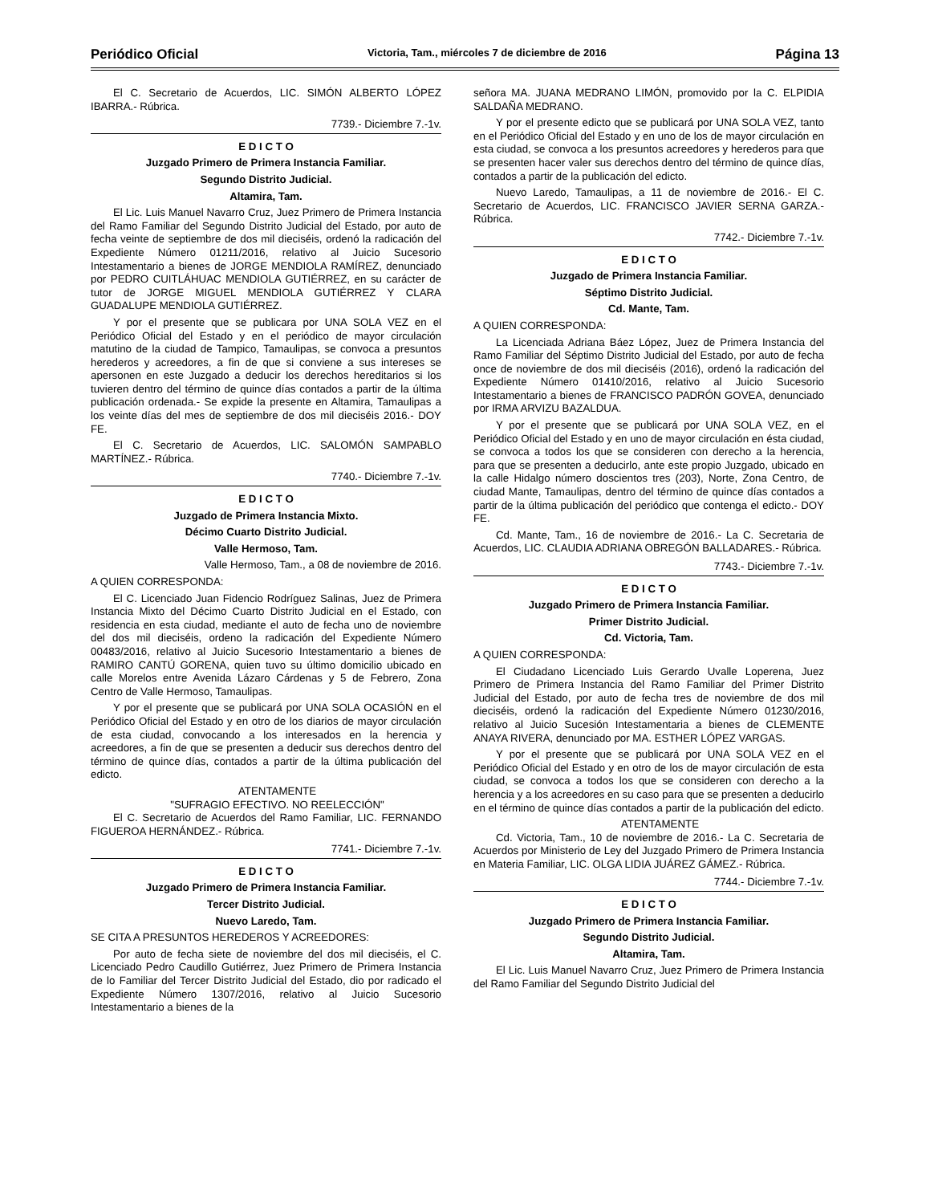Periódico Oficial Victoria, Tam., miércoles 7 de diciembre de 2016 Página 13
El C. Secretario de Acuerdos, LIC. SIMÓN ALBERTO LÓPEZ IBARRA.- Rúbrica.
7739.- Diciembre 7.-1v.
E D I C T O
Juzgado Primero de Primera Instancia Familiar.
Segundo Distrito Judicial.
Altamira, Tam.
El Lic. Luis Manuel Navarro Cruz, Juez Primero de Primera Instancia del Ramo Familiar del Segundo Distrito Judicial del Estado, por auto de fecha veinte de septiembre de dos mil dieciséis, ordenó la radicación del Expediente Número 01211/2016, relativo al Juicio Sucesorio Intestamentario a bienes de JORGE MENDIOLA RAMÍREZ, denunciado por PEDRO CUITLÁHUAC MENDIOLA GUTIÉRREZ, en su carácter de tutor de JORGE MIGUEL MENDIOLA GUTIÉRREZ Y CLARA GUADALUPE MENDIOLA GUTIÉRREZ.
Y por el presente que se publicara por UNA SOLA VEZ en el Periódico Oficial del Estado y en el periódico de mayor circulación matutino de la ciudad de Tampico, Tamaulipas, se convoca a presuntos herederos y acreedores, a fin de que si conviene a sus intereses se apersonen en este Juzgado a deducir los derechos hereditarios si los tuvieren dentro del término de quince días contados a partir de la última publicación ordenada.- Se expide la presente en Altamira, Tamaulipas a los veinte días del mes de septiembre de dos mil dieciséis 2016.- DOY FE.
El C. Secretario de Acuerdos, LIC. SALOMÓN SAMPABLO MARTÍNEZ.- Rúbrica.
7740.- Diciembre 7.-1v.
E D I C T O
Juzgado de Primera Instancia Mixto.
Décimo Cuarto Distrito Judicial.
Valle Hermoso, Tam.
Valle Hermoso, Tam., a 08 de noviembre de 2016.
A QUIEN CORRESPONDA:
El C. Licenciado Juan Fidencio Rodríguez Salinas, Juez de Primera Instancia Mixto del Décimo Cuarto Distrito Judicial en el Estado, con residencia en esta ciudad, mediante el auto de fecha uno de noviembre del dos mil dieciséis, ordeno la radicación del Expediente Número 00483/2016, relativo al Juicio Sucesorio Intestamentario a bienes de RAMIRO CANTÚ GORENA, quien tuvo su último domicilio ubicado en calle Morelos entre Avenida Lázaro Cárdenas y 5 de Febrero, Zona Centro de Valle Hermoso, Tamaulipas.
Y por el presente que se publicará por UNA SOLA OCASIÓN en el Periódico Oficial del Estado y en otro de los diarios de mayor circulación de esta ciudad, convocando a los interesados en la herencia y acreedores, a fin de que se presenten a deducir sus derechos dentro del término de quince días, contados a partir de la última publicación del edicto.
ATENTAMENTE
"SUFRAGIO EFECTIVO. NO REELECCIÓN"
El C. Secretario de Acuerdos del Ramo Familiar, LIC. FERNANDO FIGUEROA HERNÁNDEZ.- Rúbrica.
7741.- Diciembre 7.-1v.
E D I C T O
Juzgado Primero de Primera Instancia Familiar.
Tercer Distrito Judicial.
Nuevo Laredo, Tam.
SE CITA A PRESUNTOS HEREDEROS Y ACREEDORES:
Por auto de fecha siete de noviembre del dos mil dieciséis, el C. Licenciado Pedro Caudillo Gutiérrez, Juez Primero de Primera Instancia de lo Familiar del Tercer Distrito Judicial del Estado, dio por radicado el Expediente Número 1307/2016, relativo al Juicio Sucesorio Intestamentario a bienes de la
señora MA. JUANA MEDRANO LIMÓN, promovido por la C. ELPIDIA SALDAÑA MEDRANO.
Y por el presente edicto que se publicará por UNA SOLA VEZ, tanto en el Periódico Oficial del Estado y en uno de los de mayor circulación en esta ciudad, se convoca a los presuntos acreedores y herederos para que se presenten hacer valer sus derechos dentro del término de quince días, contados a partir de la publicación del edicto.
Nuevo Laredo, Tamaulipas, a 11 de noviembre de 2016.- El C. Secretario de Acuerdos, LIC. FRANCISCO JAVIER SERNA GARZA.- Rúbrica.
7742.- Diciembre 7.-1v.
E D I C T O
Juzgado de Primera Instancia Familiar.
Séptimo Distrito Judicial.
Cd. Mante, Tam.
A QUIEN CORRESPONDA:
La Licenciada Adriana Báez López, Juez de Primera Instancia del Ramo Familiar del Séptimo Distrito Judicial del Estado, por auto de fecha once de noviembre de dos mil dieciséis (2016), ordenó la radicación del Expediente Número 01410/2016, relativo al Juicio Sucesorio Intestamentario a bienes de FRANCISCO PADRÓN GOVEA, denunciado por IRMA ARVIZU BAZALDUA.
Y por el presente que se publicará por UNA SOLA VEZ, en el Periódico Oficial del Estado y en uno de mayor circulación en ésta ciudad, se convoca a todos los que se consideren con derecho a la herencia, para que se presenten a deducirlo, ante este propio Juzgado, ubicado en la calle Hidalgo número doscientos tres (203), Norte, Zona Centro, de ciudad Mante, Tamaulipas, dentro del término de quince días contados a partir de la última publicación del periódico que contenga el edicto.- DOY FE.
Cd. Mante, Tam., 16 de noviembre de 2016.- La C. Secretaria de Acuerdos, LIC. CLAUDIA ADRIANA OBREGÓN BALLADARES.- Rúbrica.
7743.- Diciembre 7.-1v.
E D I C T O
Juzgado Primero de Primera Instancia Familiar.
Primer Distrito Judicial.
Cd. Victoria, Tam.
A QUIEN CORRESPONDA:
El Ciudadano Licenciado Luis Gerardo Uvalle Loperena, Juez Primero de Primera Instancia del Ramo Familiar del Primer Distrito Judicial del Estado, por auto de fecha tres de noviembre de dos mil dieciséis, ordenó la radicación del Expediente Número 01230/2016, relativo al Juicio Sucesión Intestamentaria a bienes de CLEMENTE ANAYA RIVERA, denunciado por MA. ESTHER LÓPEZ VARGAS.
Y por el presente que se publicará por UNA SOLA VEZ en el Periódico Oficial del Estado y en otro de los de mayor circulación de esta ciudad, se convoca a todos los que se consideren con derecho a la herencia y a los acreedores en su caso para que se presenten a deducirlo en el término de quince días contados a partir de la publicación del edicto.
ATENTAMENTE
Cd. Victoria, Tam., 10 de noviembre de 2016.- La C. Secretaria de Acuerdos por Ministerio de Ley del Juzgado Primero de Primera Instancia en Materia Familiar, LIC. OLGA LIDIA JUÁREZ GÁMEZ.- Rúbrica.
7744.- Diciembre 7.-1v.
E D I C T O
Juzgado Primero de Primera Instancia Familiar.
Segundo Distrito Judicial.
Altamira, Tam.
El Lic. Luis Manuel Navarro Cruz, Juez Primero de Primera Instancia del Ramo Familiar del Segundo Distrito Judicial del